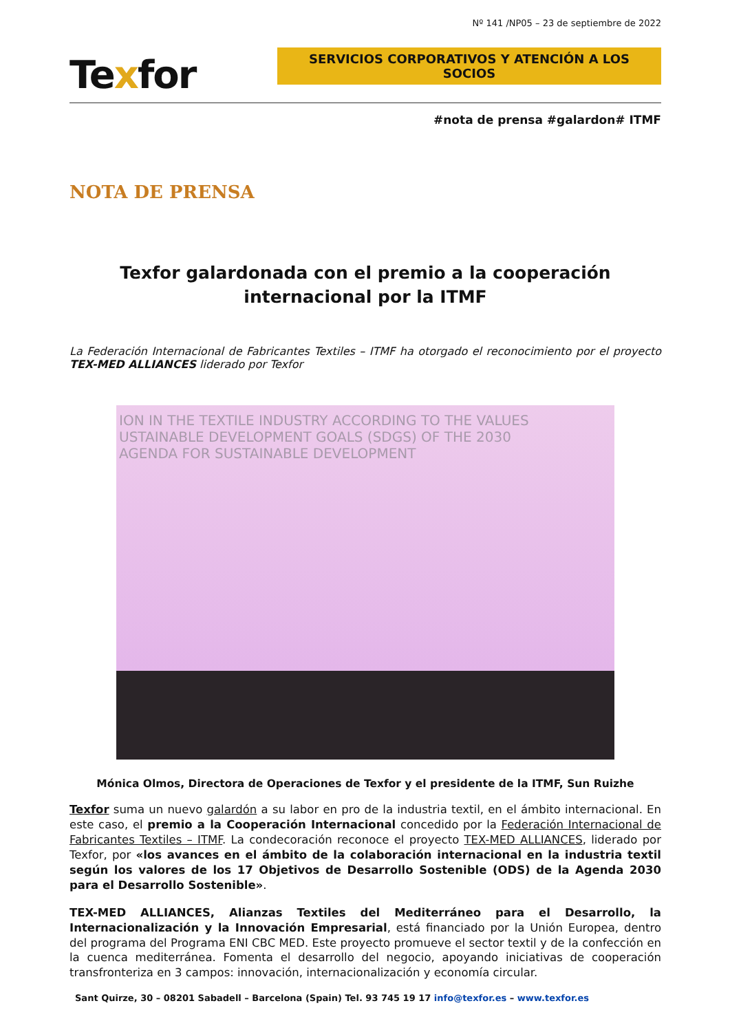Nº 141 /NP05 – 23 de septiembre de 2022
Texfor
SERVICIOS CORPORATIVOS Y ATENCIÓN A LOS SOCIOS
#nota de prensa #galardon# ITMF
NOTA DE PRENSA
Texfor galardonada con el premio a la cooperación
internacional por la ITMF
La Federación Internacional de Fabricantes Textiles – ITMF ha otorgado el reconocimiento por el proyecto TEX-MED ALLIANCES liderado por Texfor
ION IN THE TEXTILE INDUSTRY ACCORDING TO THE VALUES
USTAINABLE DEVELOPMENT GOALS (SDGS) OF THE 2030
AGENDA FOR SUSTAINABLE DEVELOPMENT
Mónica Olmos, Directora de Operaciones de Texfor y el presidente de la ITMF, Sun Ruizhe
Texfor suma un nuevo galardón a su labor en pro de la industria textil, en el ámbito internacional. En este caso, el premio a la Cooperación Internacional concedido por la Federación Internacional de Fabricantes Textiles – ITMF. La condecoración reconoce el proyecto TEX-MED ALLIANCES, liderado por Texfor, por «los avances en el ámbito de la colaboración internacional en la industria textil según los valores de los 17 Objetivos de Desarrollo Sostenible (ODS) de la Agenda 2030 para el Desarrollo Sostenible».
TEX-MED ALLIANCES, Alianzas Textiles del Mediterráneo para el Desarrollo, la Internacionalización y la Innovación Empresarial, está financiado por la Unión Europea, dentro del programa del Programa ENI CBC MED. Este proyecto promueve el sector textil y de la confección en la cuenca mediterránea. Fomenta el desarrollo del negocio, apoyando iniciativas de cooperación transfronteriza en 3 campos: innovación, internacionalización y economía circular.
Sant Quirze, 30 – 08201 Sabadell – Barcelona (Spain) Tel. 93 745 19 17 info@texfor.es – www.texfor.es